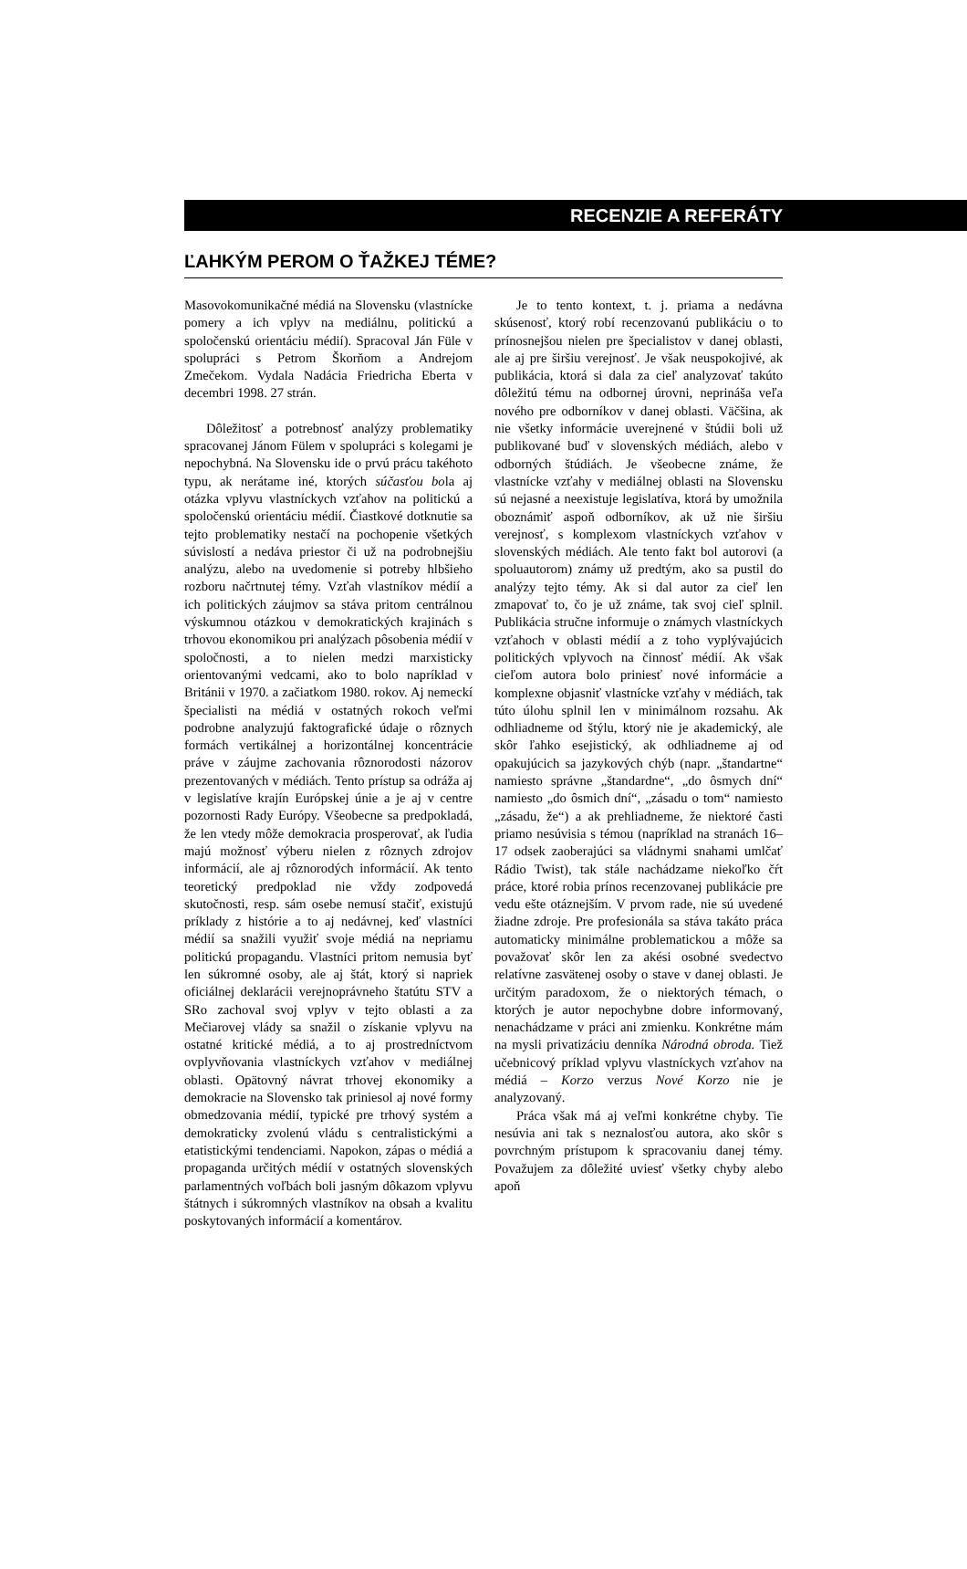RECENZIE A REFERÁTY
ĽAHKÝM PEROM O ŤAŽKEJ TÉME?
Masovokomunikačné médiá na Slovensku (vlastnícke pomery a ich vplyv na mediálnu, politickú a spoločenskú orientáciu médií). Spracoval Ján Füle v spolupráci s Petrom Škorňom a Andrejom Zmečekom. Vydala Nadácia Friedricha Eberta v decembri 1998. 27 strán.
Dôležitosť a potrebnosť analýzy problematiky spracovanej Jánom Fülem v spolupráci s kolegami je nepochybná. Na Slovensku ide o prvú prácu takéhoto typu, ak nerátame iné, ktorých súčasťou bola aj otázka vplyvu vlastníckych vzťahov na politickú a spoločenskú orientáciu médií. Čiastkové dotknutie sa tejto problematiky nestačí na pochopenie všetkých súvislostí a nedáva priestor či už na podrobnejšiu analýzu, alebo na uvedomenie si potreby hlbšieho rozboru načrtnutej témy. Vzťah vlastníkov médií a ich politických záujmov sa stáva pritom centrálnou výskumnou otázkou v demokratických krajinách s trhovou ekonomikou pri analýzach pôsobenia médií v spoločnosti, a to nielen medzi marxisticky orientovanými vedcami, ako to bolo napríklad v Británii v 1970. a začiatkom 1980. rokov. Aj nemeckí špecialisti na médiá v ostatných rokoch veľmi podrobne analyzujú faktografické údaje o rôznych formách vertikálnej a horizontálnej koncentrácie práve v záujme zachovania rôznorodosti názorov prezentovaných v médiách. Tento prístup sa odráža aj v legislatíve krajín Európskej únie a je aj v centre pozornosti Rady Európy. Všeobecne sa predpokladá, že len vtedy môže demokracia prosperovať, ak ľudia majú možnosť výberu nielen z rôznych zdrojov informácií, ale aj rôznorodých informácií. Ak tento teoretický predpoklad nie vždy zodpovedá skutočnosti, resp. sám osebe nemusí stačiť, existujú príklady z histórie a to aj nedávnej, keď vlastníci médií sa snažili využiť svoje médiá na nepriamu politickú propagandu. Vlastníci pritom nemusia byť len súkromné osoby, ale aj štát, ktorý si napriek oficiálnej deklarácii verejnoprávneho štatútu STV a SRo zachoval svoj vplyv v tejto oblasti a za Mečiarovej vlády sa snažil o získanie vplyvu na ostatné kritické médiá, a to aj prostredníctvom ovplyvňovania vlastníckych vzťahov v mediálnej oblasti. Opätovný návrat trhovej ekonomiky a demokracie na Slovensko tak priniesol aj nové formy obmedzovania médií, typické pre trhový systém a demokraticky zvolenú vládu s centralistickými a etatistickými tendenciami. Napokon, zápas o médiá a propaganda určitých médií v ostatných slovenských parlamentných voľbách boli jasným dôkazom vplyvu štátnych i súkromných vlastníkov na obsah a kvalitu poskytovaných informácií a komentárov.
Je to tento kontext, t. j. priama a nedávna skúsenosť, ktorý robí recenzovanú publikáciu o to prínosnejšou nielen pre špecialistov v danej oblasti, ale aj pre širšiu verejnosť. Je však neuspokojivé, ak publikácia, ktorá si dala za cieľ analyzovať takúto dôležitú tému na odbornej úrovni, neprináša veľa nového pre odborníkov v danej oblasti. Väčšina, ak nie všetky informácie uverejnené v štúdii boli už publikované buď v slovenských médiách, alebo v odborných štúdiách. Je všeobecne známe, že vlastnícke vzťahy v mediálnej oblasti na Slovensku sú nejasné a neexistuje legislatíva, ktorá by umožnila oboznámiť aspoň odborníkov, ak už nie širšiu verejnosť, s komplexom vlastníckych vzťahov v slovenských médiách. Ale tento fakt bol autorovi (a spoluautorom) známy už predtým, ako sa pustil do analýzy tejto témy. Ak si dal autor za cieľ len zmapovať to, čo je už známe, tak svoj cieľ splnil. Publikácia stručne informuje o známych vlastníckych vzťahoch v oblasti médií a z toho vyplývajúcich politických vplyvoch na činnosť médií. Ak však cieľom autora bolo priniesť nové informácie a komplexne objasniť vlastnícke vzťahy v médiách, tak túto úlohu splnil len v minimálnom rozsahu. Ak odhliadneme od štýlu, ktorý nie je akademický, ale skôr ľahko esejistický, ak odhliadneme aj od opakujúcich sa jazykových chýb (napr. „štandartne“ namiesto správne „štandardne“, „do ôsmych dní“ namiesto „do ôsmich dní“, „zásadu o tom“ namiesto „zásadu, že“) a ak prehliadneme, že niektoré časti priamo nesúvisia s témou (napríklad na stranách 16–17 odsek zaoberajúci sa vládnymi snahami umlčať Rádio Twist), tak stále nachádzame niekoľko čŕt práce, ktoré robia prínos recenzovanej publikácie pre vedu ešte otáznejším. V prvom rade, nie sú uvedené žiadne zdroje. Pre profesionála sa stáva takáto práca automaticky minimálne problematickou a môže sa považovať skôr len za akési osobné svedectvo relatívne zasvätenej osoby o stave v danej oblasti. Je určitým paradoxom, že o niektorých témach, o ktorých je autor nepochybne dobre informovaný, nenachádzame v práci ani zmienku. Konkrétne mám na mysli privatizáciu denníka Národná obroda. Tiež učebnicový príklad vplyvu vlastníckych vzťahov na médiá – Korzo verzus Nové Korzo nie je analyzovaný.
Práca však má aj veľmi konkrétne chyby. Tie nesúvia ani tak s neznalosťou autora, ako skôr s povrchným prístupom k spracovaniu danej témy. Považujem za dôležité uviesť všetky chyby alebo apoň